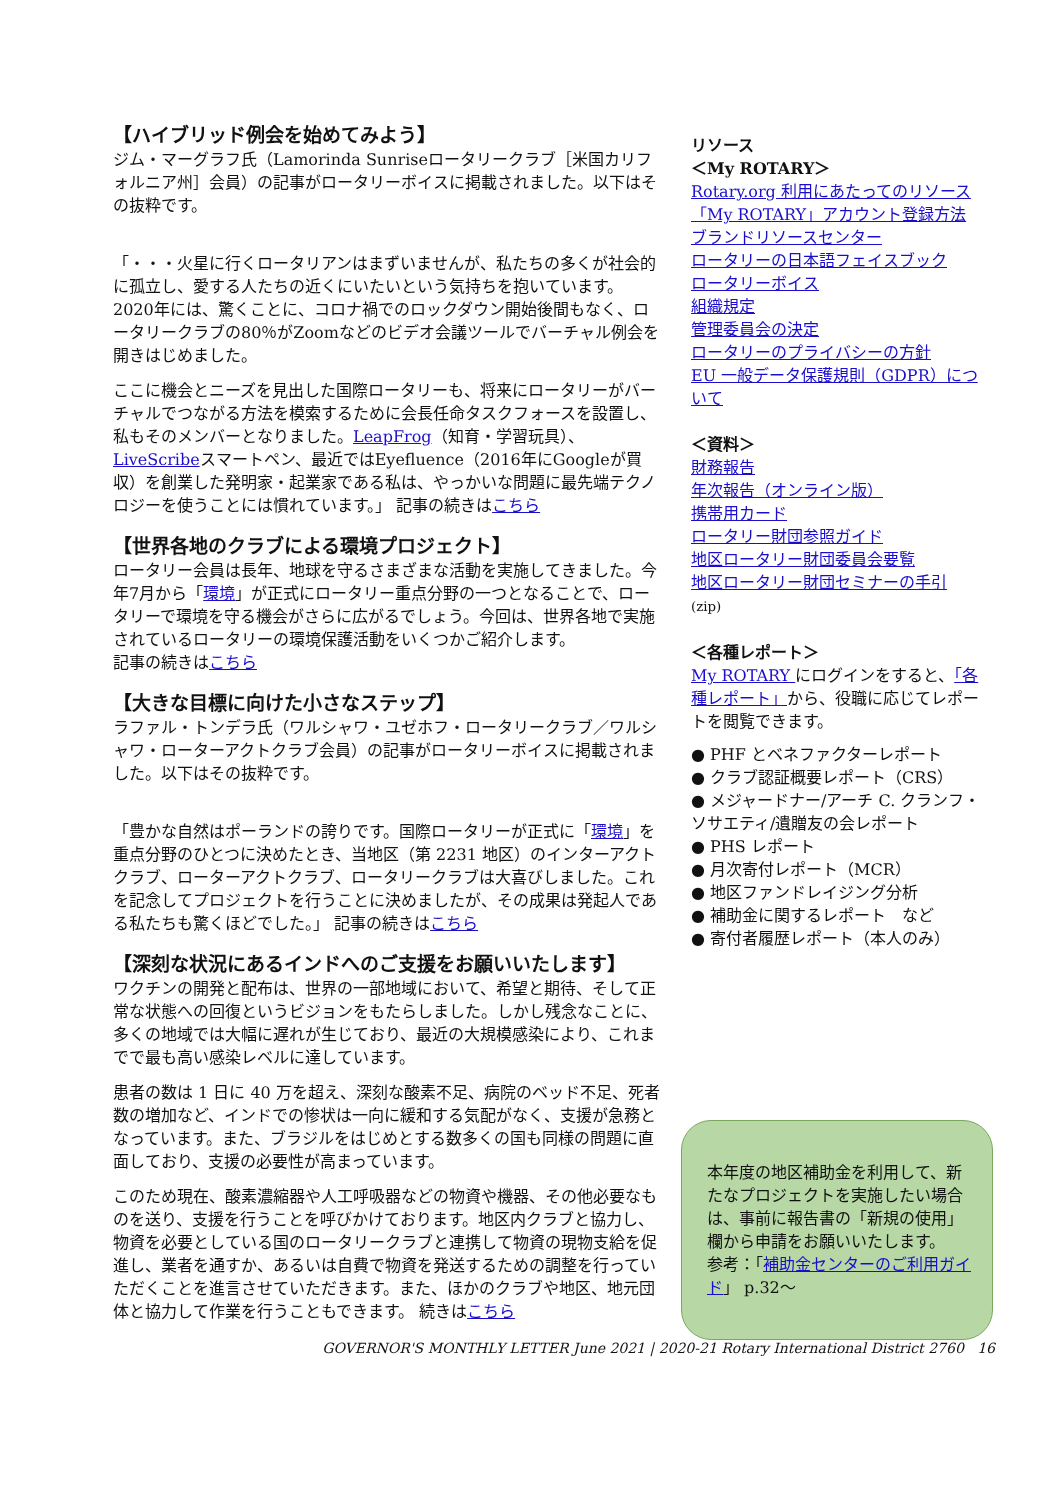【ハイブリッド例会を始めてみよう】
ジム・マーグラフ氏（Lamorinda Sunriseロータリークラブ［米国カリフォルニア州］会員）の記事がロータリーボイスに掲載されました。以下はその抜粋です。
「・・・火星に行くロータリアンはまずいませんが、私たちの多くが社会的に孤立し、愛する人たちの近くにいたいという気持ちを抱いています。2020年には、驚くことに、コロナ禍でのロックダウン開始後間もなく、ロータリークラブの80％がZoomなどのビデオ会議ツールでバーチャル例会を開きはじめました。
ここに機会とニーズを見出した国際ロータリーも、将来にロータリーがバーチャルでつながる方法を模索するために会長任命タスクフォースを設置し、私もそのメンバーとなりました。LeapFrog（知育・学習玩具）、LiveScribeスマートペン、最近ではEyefluence（2016年にGoogleが買収）を創業した発明家・起業家である私は、やっかいな問題に最先端テクノロジーを使うことには慣れています。」 記事の続きはこちら
【世界各地のクラブによる環境プロジェクト】
ロータリー会員は長年、地球を守るさまざまな活動を実施してきました。今年7月から「環境」が正式にロータリー重点分野の一つとなることで、ロータリーで環境を守る機会がさらに広がるでしょう。今回は、世界各地で実施されているロータリーの環境保護活動をいくつかご紹介します。
記事の続きはこちら
【大きな目標に向けた小さなステップ】
ラファル・トンデラ氏（ワルシャワ・ユゼホフ・ロータリークラブ／ワルシャワ・ローターアクトクラブ会員）の記事がロータリーボイスに掲載されました。以下はその抜粋です。
「豊かな自然はポーランドの誇りです。国際ロータリーが正式に「環境」を重点分野のひとつに決めたとき、当地区（第 2231 地区）のインターアクトクラブ、ローターアクトクラブ、ロータリークラブは大喜びしました。これを記念してプロジェクトを行うことに決めましたが、その成果は発起人である私たちも驚くほどでした。」 記事の続きはこちら
【深刻な状況にあるインドへのご支援をお願いいたします】
ワクチンの開発と配布は、世界の一部地域において、希望と期待、そして正常な状態への回復というビジョンをもたらしました。しかし残念なことに、多くの地域では大幅に遅れが生じており、最近の大規模感染により、これまでで最も高い感染レベルに達しています。
患者の数は 1 日に 40 万を超え、深刻な酸素不足、病院のベッド不足、死者数の増加など、インドでの惨状は一向に緩和する気配がなく、支援が急務となっています。また、ブラジルをはじめとする数多くの国も同様の問題に直面しており、支援の必要性が高まっています。
このため現在、酸素濃縮器や人工呼吸器などの物資や機器、その他必要なものを送り、支援を行うことを呼びかけております。地区内クラブと協力し、物資を必要としている国のロータリークラブと連携して物資の現物支給を促進し、業者を通すか、あるいは自費で物資を発送するための調整を行っていただくことを進言させていただきます。また、ほかのクラブや地区、地元団体と協力して作業を行うこともできます。 続きはこちら
リソース
＜My ROTARY＞
Rotary.org 利用にあたってのリソース
「My ROTARY」アカウント登録方法
ブランドリソースセンター
ロータリーの日本語フェイスブック
ロータリーボイス
組織規定
管理委員会の決定
ロータリーのプライバシーの方針
EU 一般データ保護規則（GDPR）について
＜資料＞
財務報告
年次報告（オンライン版）
携帯用カード
ロータリー財団参照ガイド
地区ロータリー財団委員会要覧
地区ロータリー財団セミナーの手引
(zip)
＜各種レポート＞
My ROTARY にログインをすると、「各種レポート」から、役職に応じてレポートを閲覧できます。
● PHF とベネファクターレポート
● クラブ認証概要レポート（CRS）
● メジャードナー/アーチ C. クランフ・ソサエティ/遺贈友の会レポート
● PHS レポート
● 月次寄付レポート（MCR）
● 地区ファンドレイジング分析
● 補助金に関するレポート　など
● 寄付者履歴レポート（本人のみ）
本年度の地区補助金を利用して、新たなプロジェクトを実施したい場合は、事前に報告書の「新規の使用」欄から申請をお願いいたします。
参考：「補助金センターのご利用ガイド」 p.32～
GOVERNOR'S MONTHLY LETTER June 2021 | 2020-21 Rotary International District 2760 16